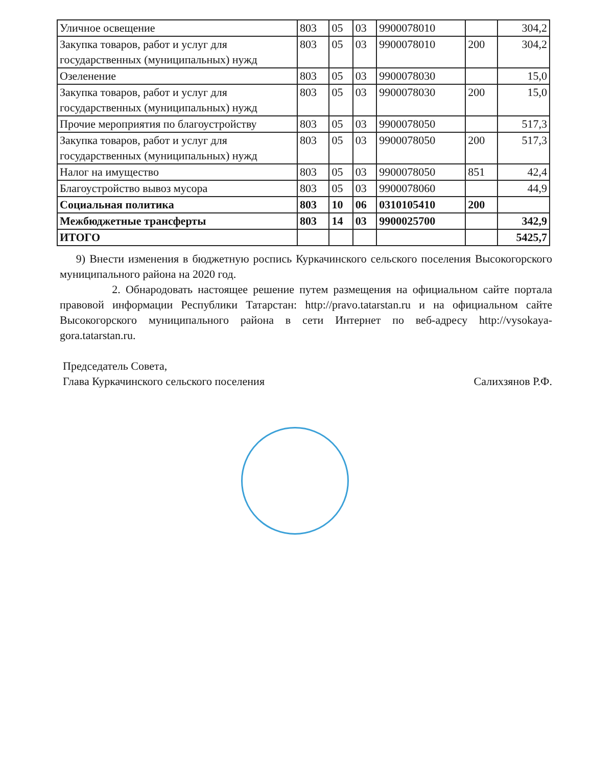| Уличное освещение | 803 | 05 | 03 | 9900078010 | | 304,2 |
| Закупка товаров, работ и услуг для государственных (муниципальных) нужд | 803 | 05 | 03 | 9900078010 | 200 | 304,2 |
| Озеленение | 803 | 05 | 03 | 9900078030 | | 15,0 |
| Закупка товаров, работ и услуг для государственных (муниципальных) нужд | 803 | 05 | 03 | 9900078030 | 200 | 15,0 |
| Прочие мероприятия по благоустройству | 803 | 05 | 03 | 9900078050 | | 517,3 |
| Закупка товаров, работ и услуг для государственных (муниципальных) нужд | 803 | 05 | 03 | 9900078050 | 200 | 517,3 |
| Налог на имущество | 803 | 05 | 03 | 9900078050 | 851 | 42,4 |
| Благоустройство вывоз мусора | 803 | 05 | 03 | 9900078060 | | 44,9 |
| Социальная политика | 803 | 10 | 06 | 0310105410 | 200 | |
| Межбюджетные трансферты | 803 | 14 | 03 | 9900025700 | | 342,9 |
| ИТОГО | | | | | | 5425,7 |
9) Внести изменения в бюджетную роспись Куркачинского сельского поселения Высокогорского муниципального района на 2020 год.
2. Обнародовать настоящее решение путем размещения на официальном сайте портала правовой информации Республики Татарстан: http://pravo.tatarstan.ru и на официальном сайте Высокогорского муниципального района в сети Интернет по веб-адресу http://vysokaya-gora.tatarstan.ru.
Председатель Совета,
Глава Куркачинского сельского поселения
Салихзянов Р.Ф.